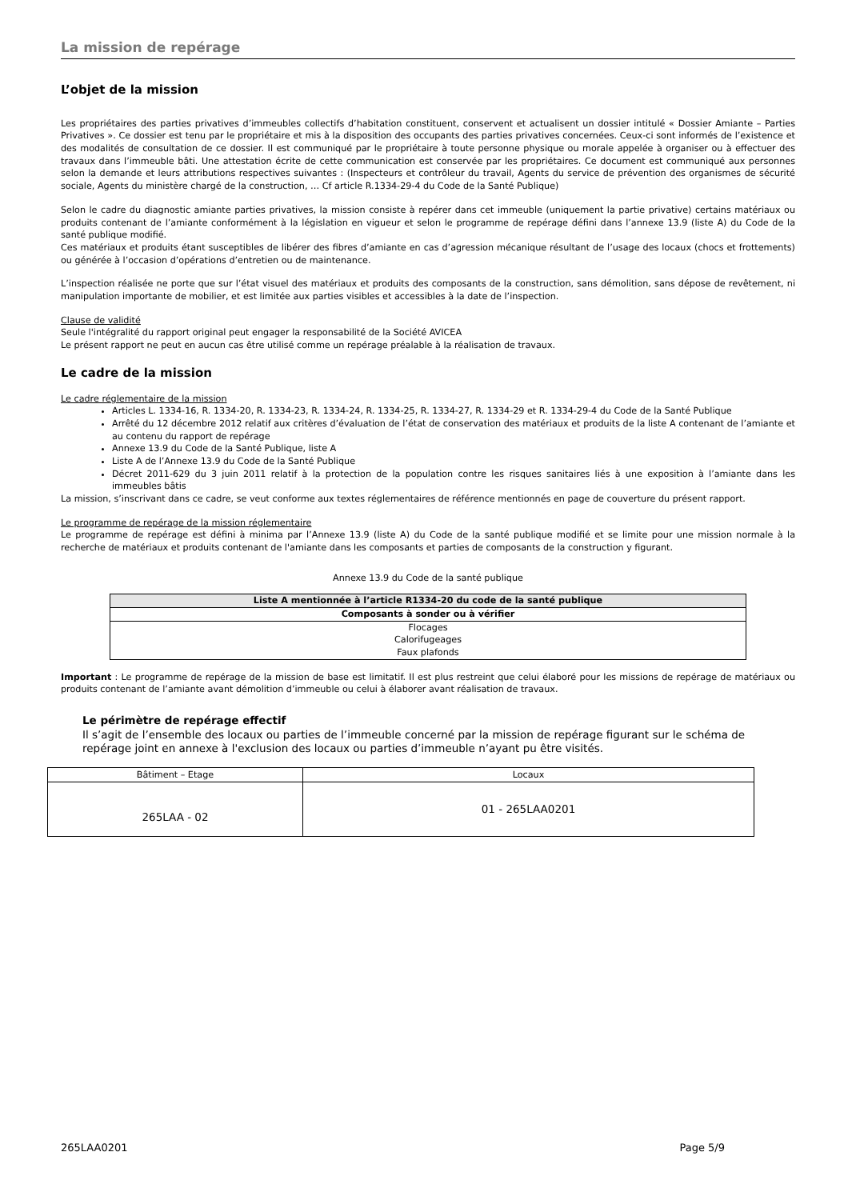La mission de repérage
L’objet de la mission
Les propriétaires des parties privatives d’immeubles collectifs d’habitation constituent, conservent et actualisent un dossier intitulé « Dossier Amiante – Parties Privatives ». Ce dossier est tenu par le propriétaire et mis à la disposition des occupants des parties privatives concernées. Ceux-ci sont informés de l’existence et des modalités de consultation de ce dossier. Il est communiqué par le propriétaire à toute personne physique ou morale appelée à organiser ou à effectuer des travaux dans l’immeuble bâti. Une attestation écrite de cette communication est conservée par les propriétaires. Ce document est communiqué aux personnes selon la demande et leurs attributions respectives suivantes : (Inspecteurs et contrôleur du travail, Agents du service de prévention des organismes de sécurité sociale, Agents du ministère chargé de la construction, … Cf article R.1334-29-4 du Code de la Santé Publique)
Selon le cadre du diagnostic amiante parties privatives, la mission consiste à repérer dans cet immeuble (uniquement la partie privative) certains matériaux ou produits contenant de l’amiante conformément à la législation en vigueur et selon le programme de repérage défini dans l’annexe 13.9 (liste A) du Code de la santé publique modifié.
Ces matériaux et produits étant susceptibles de libérer des fibres d’amiante en cas d’agression mécanique résultant de l’usage des locaux (chocs et frottements) ou générée à l’occasion d’opérations d’entretien ou de maintenance.
L’inspection réalisée ne porte que sur l’état visuel des matériaux et produits des composants de la construction, sans démolition, sans dépose de revêtement, ni manipulation importante de mobilier, et est limitée aux parties visibles et accessibles à la date de l’inspection.
Clause de validité
Seule l'intégralité du rapport original peut engager la responsabilité de la Société AVICEA
Le présent rapport ne peut en aucun cas être utilisé comme un repérage préalable à la réalisation de travaux.
Le cadre de la mission
Le cadre réglementaire de la mission
Articles L. 1334-16, R. 1334-20, R. 1334-23, R. 1334-24, R. 1334-25, R. 1334-27, R. 1334-29 et R. 1334-29-4 du Code de la Santé Publique
Arrêté du 12 décembre 2012 relatif aux critères d’évaluation de l’état de conservation des matériaux et produits de la liste A contenant de l’amiante et au contenu du rapport de repérage
Annexe 13.9 du Code de la Santé Publique, liste A
Liste A de l’Annexe 13.9 du Code de la Santé Publique
Décret 2011-629 du 3 juin 2011 relatif à la protection de la population contre les risques sanitaires liés à une exposition à l’amiante dans les immeubles bâtis
La mission, s’inscrivant dans ce cadre, se veut conforme aux textes réglementaires de référence mentionnés en page de couverture du présent rapport.
Le programme de repérage de la mission réglementaire
Le programme de repérage est défini à minima par l’Annexe 13.9 (liste A) du Code de la santé publique modifié et se limite pour une mission normale à la recherche de matériaux et produits contenant de l'amiante dans les composants et parties de composants de la construction y figurant.
Annexe 13.9 du Code de la santé publique
| Liste A mentionnée à l’article R1334-20 du code de la santé publique |
| --- |
| Composants à sonder ou à vérifier |
| Flocages Calorifugeages Faux plafonds |
Important : Le programme de repérage de la mission de base est limitatif. Il est plus restreint que celui élaboré pour les missions de repérage de matériaux ou produits contenant de l’amiante avant démolition d’immeuble ou celui à élaborer avant réalisation de travaux.
Le périmètre de repérage effectif
Il s’agit de l’ensemble des locaux ou parties de l’immeuble concerné par la mission de repérage figurant sur le schéma de repérage joint en annexe à l'exclusion des locaux ou parties d’immeuble n’ayant pu être visités.
| Bâtiment – Etage | Locaux |
| 265LAA - 02 | 01 - 265LAA0201 |
265LAA0201 Page 5/9